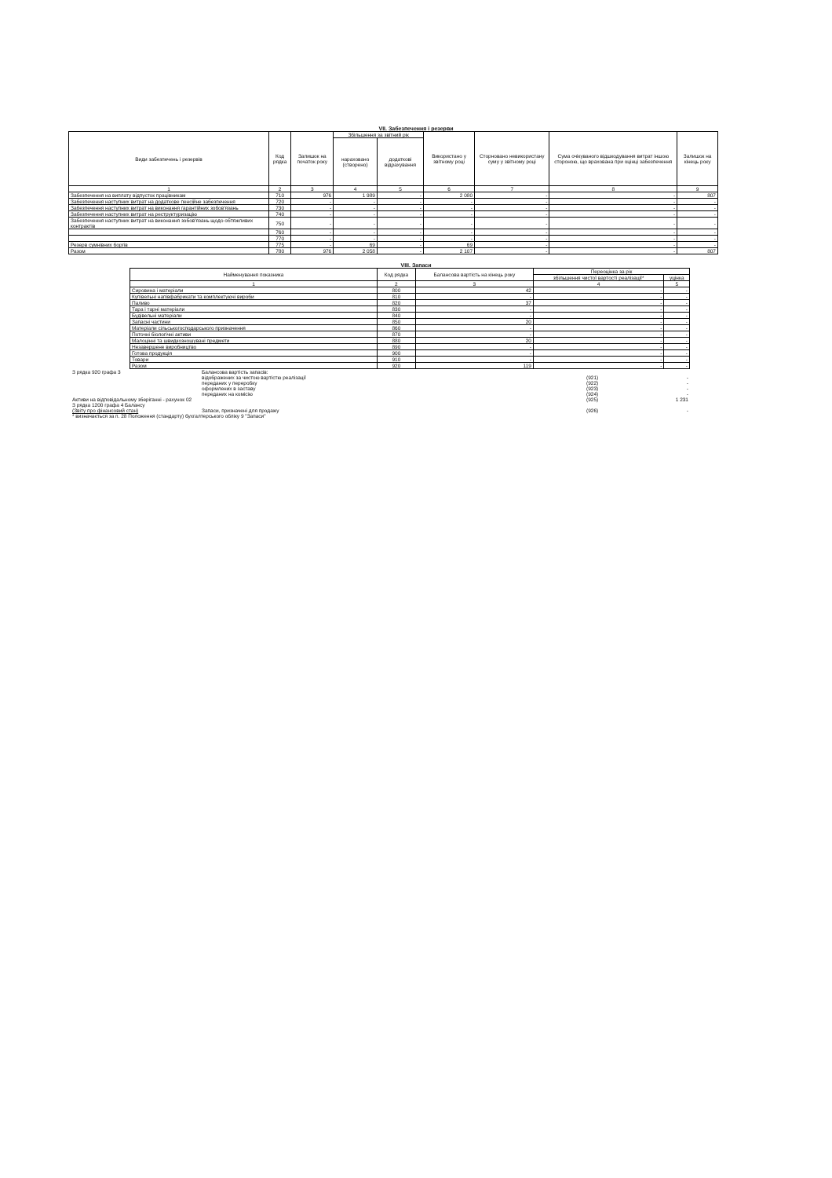VII. Забезпечення і резерви
| Види забезпечень і резервів | Код рядка | Залишок на початок року | Збільшення за звітний рік | | Використано у звітному році | Сторновано невикористану суму у звітному році | Сума очікуваного відшкодування витрат іншою стороною, що врахована при оцінці забезпечення | Залишок на кінець року |
| --- | --- | --- | --- | --- | --- | --- | --- | --- |
| | | | нараховано (створено) | додаткові відрахування | | | | |
| 1 | 2 | 3 | 4 | 5 | 6 | 7 | 8 | 9 |
| Забезпечення на виплату відпусток працівникам | 710 | 976 | 1 989 | - | 2 080 | - | - | 807 |
| Забезпечення наступних витрат на додаткове пенсійне забезпечення | 720 | - | - | - | - | - | - | - |
| Забезпечення наступних витрат на виконання гарантійних зобов'язань | 730 | - | - | - | - | - | - | - |
| Забезпечення наступних витрат на реструктуризацію | 740 | - | - | - | - | - | - | - |
| Забезпечення наступних витрат на виконання зобов'язань щодо обтяжливих контрактів | 750 | - | - | - | - | - | - | - |
| | 760 | - | - | - | - | - | - | - |
| | 770 | - | - | - | - | - | - | - |
| Резерв сумнівних боргів | 775 | - | 69 | - | 69 | - | - | - |
| Разом | 780 | 976 | 2 058 | - | 2 107 | - | - | 807 |
VIII. Запаси
| Найменування показника | Код рядка | Балансова вартість на кінець року | Переоцінка за рік | |
| --- | --- | --- | --- | --- |
| | | | збільшення чистої вартості реалізації* | уцінка |
| 1 | 2 | 3 | 4 | 5 |
| Сировина і матеріали | 800 | 42 | - | - |
| Купівельні напівфабрикати та комплектуючі вироби | 810 | - | - | - |
| Паливо | 820 | 37 | - | - |
| Тара і тарні матеріали | 830 | - | - | - |
| Будівельні матеріали | 840 | - | - | - |
| Запасні частини | 850 | 20 | - | - |
| Матеріали сільськогосподарського призначення | 860 | - | - | - |
| Поточні біологічні активи | 870 | - | - | - |
| Малоцінні та швидкозношувані предмети | 880 | 20 | - | - |
| Незавершене виробництво | 890 | - | - | - |
| Готова продукція | 900 | - | - | - |
| Товари | 910 | - | - | - |
| Разом | 920 | 119 | - | - |
З рядка 920 графа 3 Балансова вартість запасів:
відображених за чистою вартістю реалізації (921) -
переданих у переробку (922) -
оформлених в заставу (923) -
переданих на комісію (924) -
Активи на відповідальному зберіганні - рахунок 02 (925) 1 231
З рядка 1200 графа 4 Балансу
(Звіту про фінансовий стан) Запаси, призначені для продажу (926) -
* визначається за п. 28 Положення (стандарту) бухгалтерського обліку 9 "Запаси"